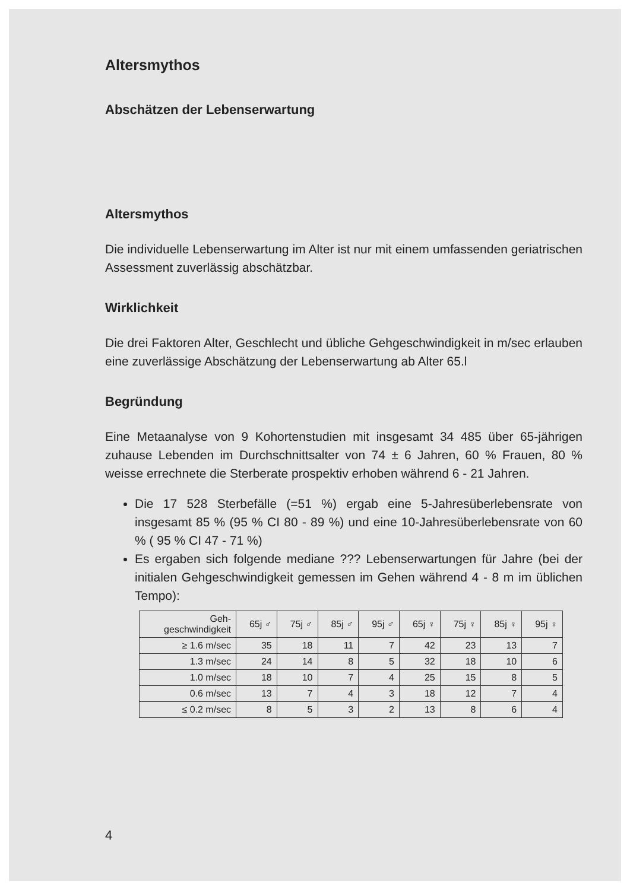Altersmythos
Abschätzen der Lebenserwartung
Altersmythos
Die individuelle Lebenserwartung im Alter ist nur mit einem umfassenden geriatrischen Assessment zuverlässig abschätzbar.
Wirklichkeit
Die drei Faktoren Alter, Geschlecht und übliche Gehgeschwindigkeit in m/sec erlauben eine zuverlässige Abschätzung der Lebenserwartung ab Alter 65.l
Begründung
Eine Metaanalyse von 9 Kohortenstudien mit insgesamt 34 485 über 65-jährigen zuhause Lebenden im Durchschnittsalter von 74 ± 6 Jahren, 60 % Frauen, 80 % weisse errechnete die Sterberate prospektiv erhoben während 6 - 21 Jahren.
Die 17 528 Sterbefälle (=51 %) ergab eine 5-Jahresüberlebensrate von insgesamt 85 % (95 % CI 80 - 89 %) und eine 10-Jahresüberlebensrate von 60 % ( 95 % CI 47 - 71 %)
Es ergaben sich folgende mediane ??? Lebenserwartungen für Jahre (bei der initialen Gehgeschwindigkeit gemessen im Gehen während 4 - 8 m im üblichen Tempo):
| Geh- geschwindigkeit | 65j ♂ | 75j ♂ | 85j ♂ | 95j ♂ | 65j ♀ | 75j ♀ | 85j ♀ | 95j ♀ |
| --- | --- | --- | --- | --- | --- | --- | --- | --- |
| ≥ 1.6 m/sec | 35 | 18 | 11 | 7 | 42 | 23 | 13 | 7 |
| 1.3 m/sec | 24 | 14 | 8 | 5 | 32 | 18 | 10 | 6 |
| 1.0 m/sec | 18 | 10 | 7 | 4 | 25 | 15 | 8 | 5 |
| 0.6 m/sec | 13 | 7 | 4 | 3 | 18 | 12 | 7 | 4 |
| ≤ 0.2 m/sec | 8 | 5 | 3 | 2 | 13 | 8 | 6 | 4 |
4